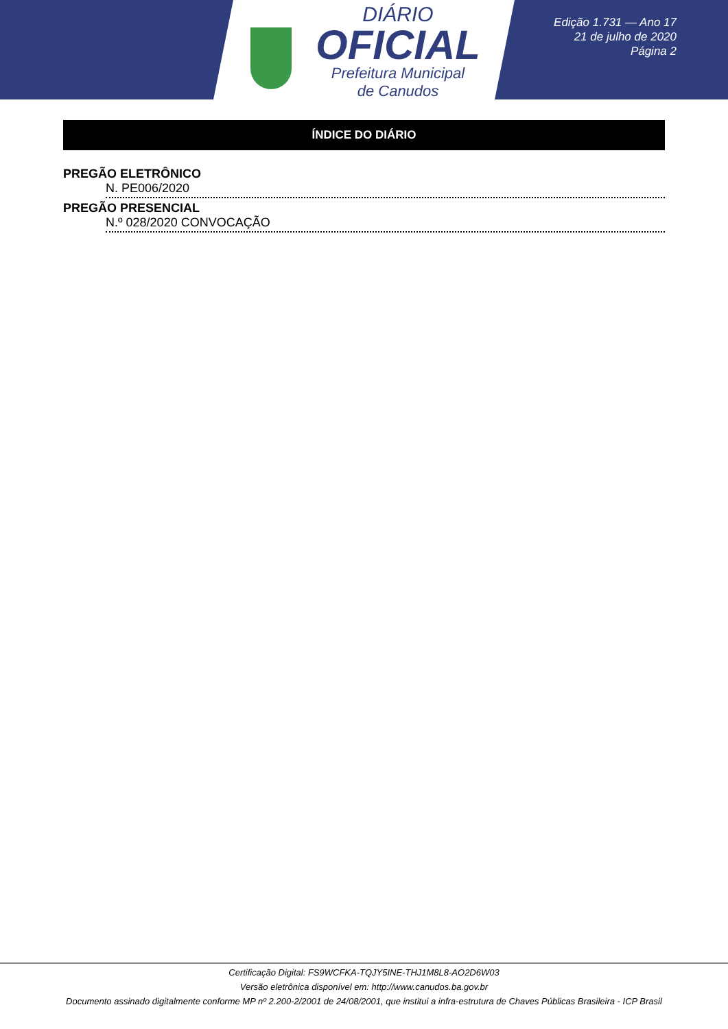DIÁRIO
OFICIAL
Prefeitura Municipal
de Canudos
Edição 1.731 — Ano 17
21 de julho de 2020
Página 2
ÍNDICE DO DIÁRIO
PREGÃO ELETRÔNICO
N. PE006/2020
PREGÃO PRESENCIAL
N.º 028/2020 CONVOCAÇÃO
Certificação Digital: FS9WCFKA-TQJY5INE-THJ1M8L8-AO2D6W03
Versão eletrônica disponível em: http://www.canudos.ba.gov.br
Documento assinado digitalmente conforme MP nº 2.200-2/2001 de 24/08/2001, que institui a infra-estrutura de Chaves Públicas Brasileira - ICP Brasil